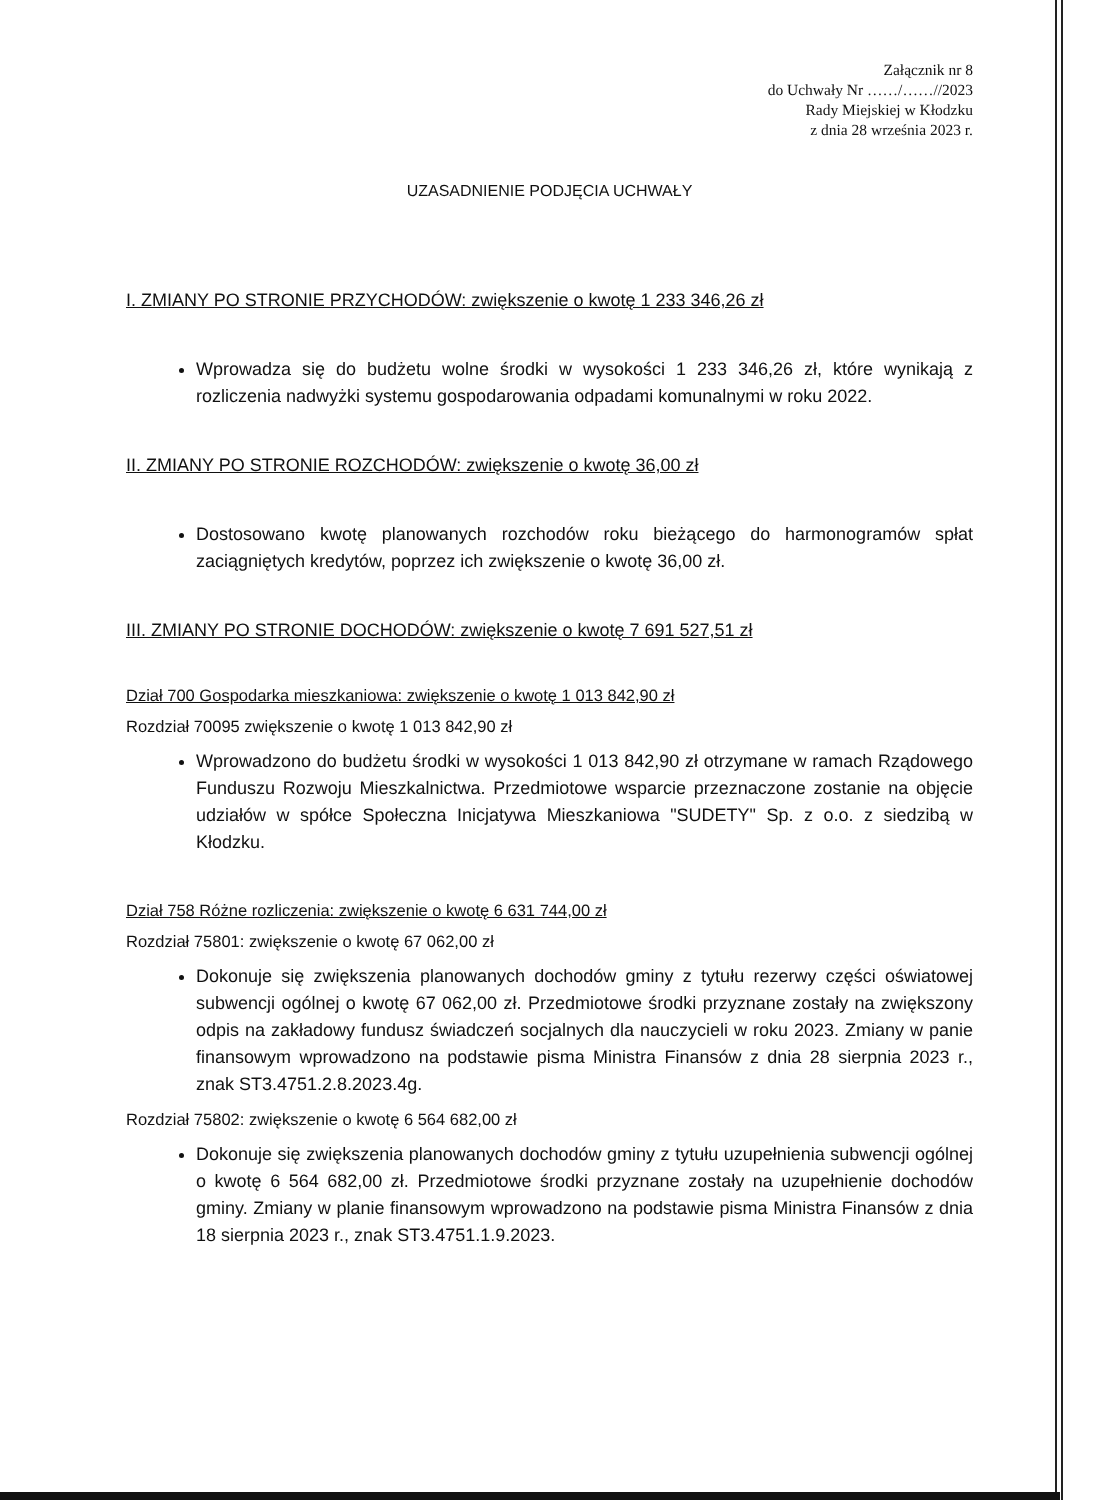Załącznik nr 8
do Uchwały Nr ……/……//2023
Rady Miejskiej w Kłodzku
z dnia 28 września 2023 r.
UZASADNIENIE PODJĘCIA UCHWAŁY
I. ZMIANY PO STRONIE PRZYCHODÓW: zwiększenie o kwotę 1 233 346,26 zł
Wprowadza się do budżetu wolne środki w wysokości 1 233 346,26 zł, które wynikają z rozliczenia nadwyżki systemu gospodarowania odpadami komunalnymi w roku 2022.
II. ZMIANY PO STRONIE ROZCHODÓW: zwiększenie o kwotę 36,00 zł
Dostosowano kwotę planowanych rozchodów roku bieżącego do harmonogramów spłat zaciągniętych kredytów, poprzez ich zwiększenie o kwotę 36,00 zł.
III. ZMIANY PO STRONIE DOCHODÓW: zwiększenie o kwotę 7 691 527,51 zł
Dział 700 Gospodarka mieszkaniowa: zwiększenie o kwotę 1 013 842,90 zł
Rozdział 70095 zwiększenie o kwotę 1 013 842,90 zł
Wprowadzono do budżetu środki w wysokości 1 013 842,90 zł otrzymane w ramach Rządowego Funduszu Rozwoju Mieszkalnictwa. Przedmiotowe wsparcie przeznaczone zostanie na objęcie udziałów w spółce Społeczna Inicjatywa Mieszkaniowa "SUDETY" Sp. z o.o. z siedzibą w Kłodzku.
Dział 758 Różne rozliczenia: zwiększenie o kwotę 6 631 744,00 zł
Rozdział 75801: zwiększenie o kwotę 67 062,00 zł
Dokonuje się zwiększenia planowanych dochodów gminy z tytułu rezerwy części oświatowej subwencji ogólnej o kwotę 67 062,00 zł. Przedmiotowe środki przyznane zostały na zwiększony odpis na zakładowy fundusz świadczeń socjalnych dla nauczycieli w roku 2023. Zmiany w panie finansowym wprowadzono na podstawie pisma Ministra Finansów z dnia 28 sierpnia 2023 r., znak ST3.4751.2.8.2023.4g.
Rozdział 75802: zwiększenie o kwotę 6 564 682,00 zł
Dokonuje się zwiększenia planowanych dochodów gminy z tytułu uzupełnienia subwencji ogólnej o kwotę 6 564 682,00 zł. Przedmiotowe środki przyznane zostały na uzupełnienie dochodów gminy. Zmiany w planie finansowym wprowadzono na podstawie pisma Ministra Finansów z dnia 18 sierpnia 2023 r., znak ST3.4751.1.9.2023.